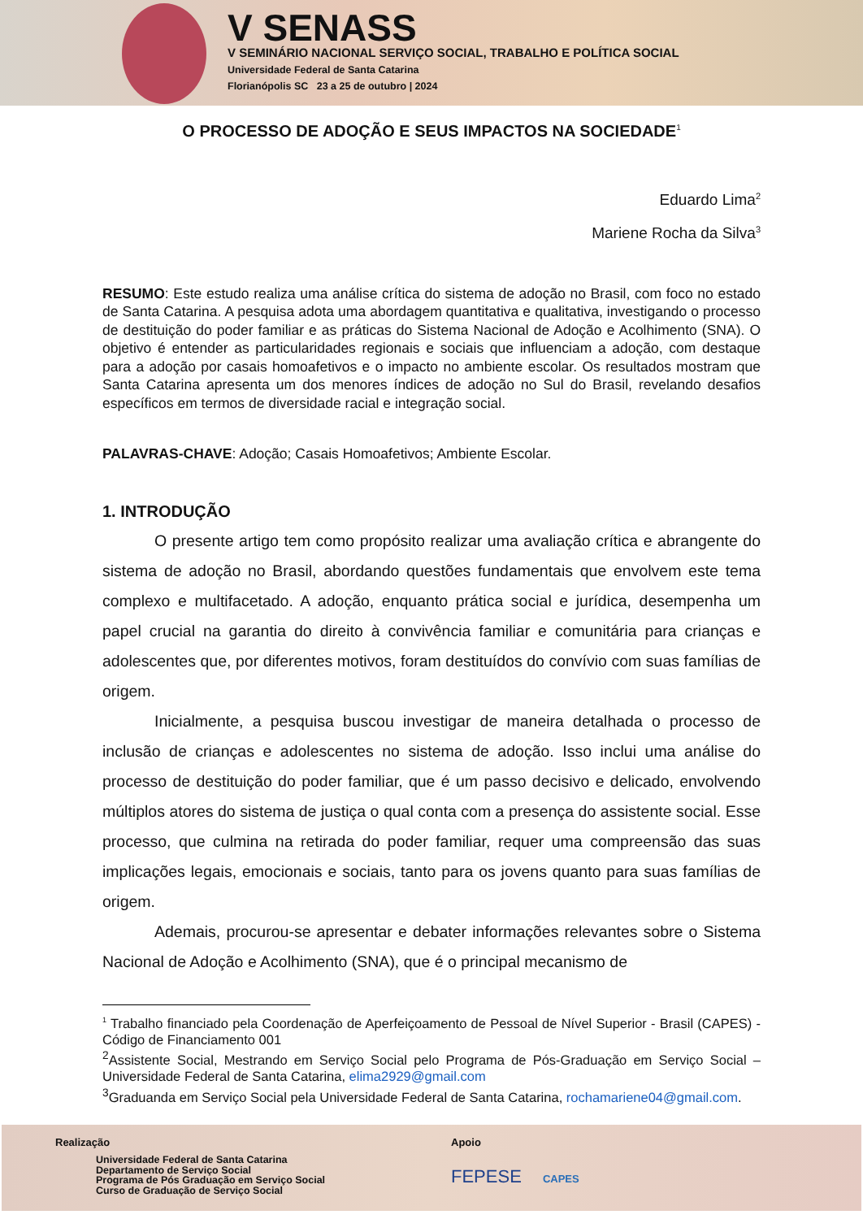V SENASS
V SEMINÁRIO NACIONAL SERVIÇO SOCIAL, TRABALHO E POLÍTICA SOCIAL
Universidade Federal de Santa Catarina
Florianópolis SC 23 a 25 de outubro | 2024
O PROCESSO DE ADOÇÃO E SEUS IMPACTOS NA SOCIEDADE<sup>1</sup>
Eduardo Lima<sup>2</sup>
Mariene Rocha da Silva<sup>3</sup>
RESUMO: Este estudo realiza uma análise crítica do sistema de adoção no Brasil, com foco no estado de Santa Catarina. A pesquisa adota uma abordagem quantitativa e qualitativa, investigando o processo de destituição do poder familiar e as práticas do Sistema Nacional de Adoção e Acolhimento (SNA). O objetivo é entender as particularidades regionais e sociais que influenciam a adoção, com destaque para a adoção por casais homoafetivos e o impacto no ambiente escolar. Os resultados mostram que Santa Catarina apresenta um dos menores índices de adoção no Sul do Brasil, revelando desafios específicos em termos de diversidade racial e integração social.
PALAVRAS-CHAVE: Adoção; Casais Homoafetivos; Ambiente Escolar.
1. INTRODUÇÃO
O presente artigo tem como propósito realizar uma avaliação crítica e abrangente do sistema de adoção no Brasil, abordando questões fundamentais que envolvem este tema complexo e multifacetado. A adoção, enquanto prática social e jurídica, desempenha um papel crucial na garantia do direito à convivência familiar e comunitária para crianças e adolescentes que, por diferentes motivos, foram destituídos do convívio com suas famílias de origem.
Inicialmente, a pesquisa buscou investigar de maneira detalhada o processo de inclusão de crianças e adolescentes no sistema de adoção. Isso inclui uma análise do processo de destituição do poder familiar, que é um passo decisivo e delicado, envolvendo múltiplos atores do sistema de justiça o qual conta com a presença do assistente social. Esse processo, que culmina na retirada do poder familiar, requer uma compreensão das suas implicações legais, emocionais e sociais, tanto para os jovens quanto para suas famílias de origem.
Ademais, procurou-se apresentar e debater informações relevantes sobre o Sistema Nacional de Adoção e Acolhimento (SNA), que é o principal mecanismo de
<sup>1</sup> Trabalho financiado pela Coordenação de Aperfeiçoamento de Pessoal de Nível Superior - Brasil (CAPES) - Código de Financiamento 001
<sup>2</sup> Assistente Social, Mestrando em Serviço Social pelo Programa de Pós-Graduação em Serviço Social – Universidade Federal de Santa Catarina, elima2929@gmail.com
<sup>3</sup> Graduanda em Serviço Social pela Universidade Federal de Santa Catarina, rochamariene04@gmail.com.
Realização
Universidade Federal de Santa Catarina
Departamento de Serviço Social
Programa de Pós Graduação em Serviço Social
Curso de Graduação de Serviço Social
Apoio
FEPESE CAPES